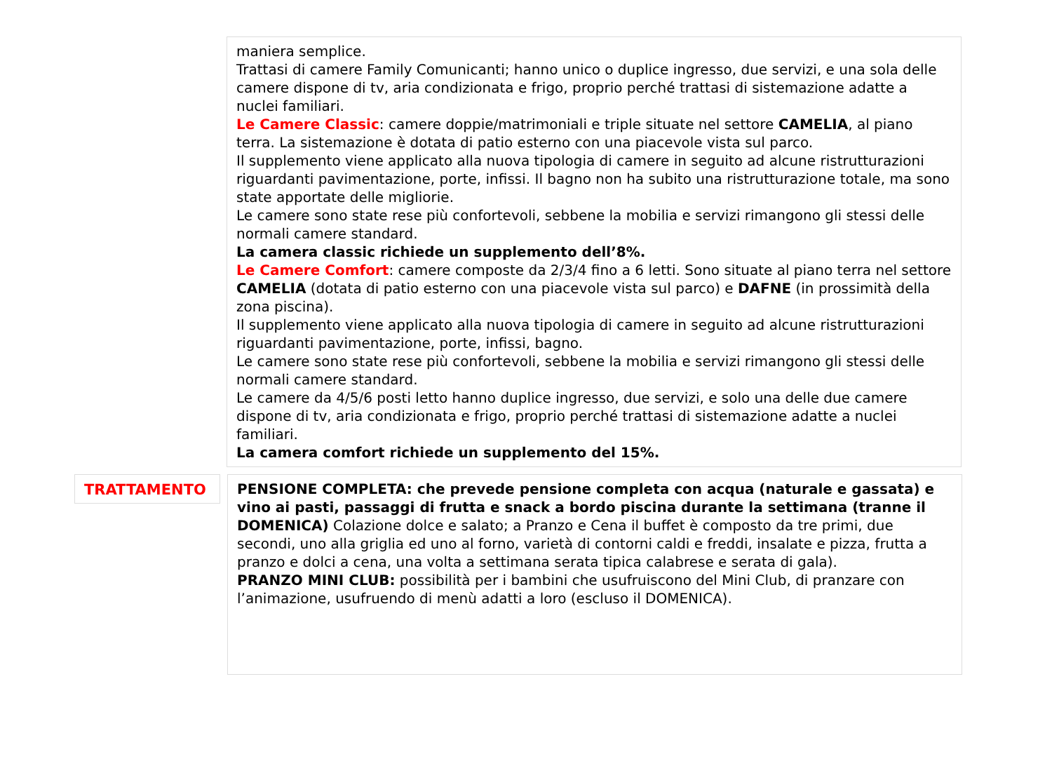maniera semplice.
Trattasi di camere Family Comunicanti; hanno unico o duplice ingresso, due servizi, e una sola delle camere dispone di tv, aria condizionata e frigo, proprio perché trattasi di sistemazione adatte a nuclei familiari.
Le Camere Classic: camere doppie/matrimoniali e triple situate nel settore CAMELIA, al piano terra. La sistemazione è dotata di patio esterno con una piacevole vista sul parco.
Il supplemento viene applicato alla nuova tipologia di camere in seguito ad alcune ristrutturazioni riguardanti pavimentazione, porte, infissi. Il bagno non ha subito una ristrutturazione totale, ma sono state apportate delle migliorie.
Le camere sono state rese più confortevoli, sebbene la mobilia e servizi rimangono gli stessi delle normali camere standard.
La camera classic richiede un supplemento dell’8%.
Le Camere Comfort: camere composte da 2/3/4 fino a 6 letti. Sono situate al piano terra nel settore CAMELIA (dotata di patio esterno con una piacevole vista sul parco) e DAFNE (in prossimità della zona piscina).
Il supplemento viene applicato alla nuova tipologia di camere in seguito ad alcune ristrutturazioni riguardanti pavimentazione, porte, infissi, bagno.
Le camere sono state rese più confortevoli, sebbene la mobilia e servizi rimangono gli stessi delle normali camere standard.
Le camere da 4/5/6 posti letto hanno duplice ingresso, due servizi, e solo una delle due camere dispone di tv, aria condizionata e frigo, proprio perché trattasi di sistemazione adatte a nuclei familiari.
La camera comfort richiede un supplemento del 15%.
TRATTAMENTO
PENSIONE COMPLETA: che prevede pensione completa con acqua (naturale e gassata) e vino ai pasti, passaggi di frutta e snack a bordo piscina durante la settimana (tranne il DOMENICA) Colazione dolce e salato; a Pranzo e Cena il buffet è composto da tre primi, due secondi, uno alla griglia ed uno al forno, varietà di contorni caldi e freddi, insalate e pizza, frutta a pranzo e dolci a cena, una volta a settimana serata tipica calabrese e serata di gala).
PRANZO MINI CLUB: possibilità per i bambini che usufruiscono del Mini Club, di pranzare con l’animazione, usufruendo di menù adatti a loro (escluso il DOMENICA).